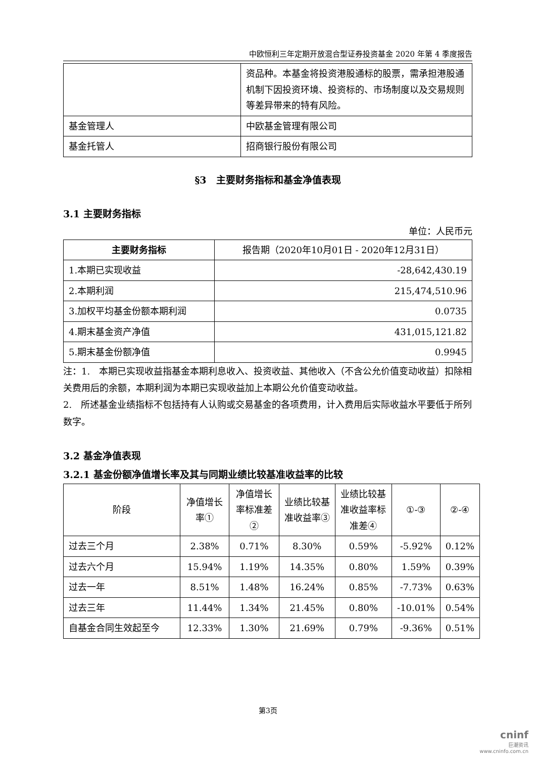中欧恒利三年定期开放混合型证券投资基金 2020 年第 4 季度报告
| | 资品种。本基金将投资港股通标的股票，需承担港股通机制下因投资环境、投资标的、市场制度以及交易规则等差异带来的特有风险。 |
| 基金管理人 | 中欧基金管理有限公司 |
| 基金托管人 | 招商银行股份有限公司 |
§3　主要财务指标和基金净值表现
3.1 主要财务指标
单位：人民币元
| 主要财务指标 | 报告期（2020年10月01日 - 2020年12月31日） |
| --- | --- |
| 1.本期已实现收益 | -28,642,430.19 |
| 2.本期利润 | 215,474,510.96 |
| 3.加权平均基金份额本期利润 | 0.0735 |
| 4.期末基金资产净值 | 431,015,121.82 |
| 5.期末基金份额净值 | 0.9945 |
注：1.　本期已实现收益指基金本期利息收入、投资收益、其他收入（不含公允价值变动收益）扣除相关费用后的余额，本期利润为本期已实现收益加上本期公允价值变动收益。
2.　所述基金业绩指标不包括持有人认购或交易基金的各项费用，计入费用后实际收益水平要低于所列数字。
3.2 基金净值表现
3.2.1 基金份额净值增长率及其与同期业绩比较基准收益率的比较
| 阶段 | 净值增长率① | 净值增长率标准差② | 业绩比较基准收益率③ | 业绩比较基准收益率标准差④ | ①-③ | ②-④ |
| 过去三个月 | 2.38% | 0.71% | 8.30% | 0.59% | -5.92% | 0.12% |
| 过去六个月 | 15.94% | 1.19% | 14.35% | 0.80% | 1.59% | 0.39% |
| 过去一年 | 8.51% | 1.48% | 16.24% | 0.85% | -7.73% | 0.63% |
| 过去三年 | 11.44% | 1.34% | 21.45% | 0.80% | -10.01% | 0.54% |
| 自基金合同生效起至今 | 12.33% | 1.30% | 21.69% | 0.79% | -9.36% | 0.51% |
第3页
cninf
巨潮资讯
www.cninfo.com.cn